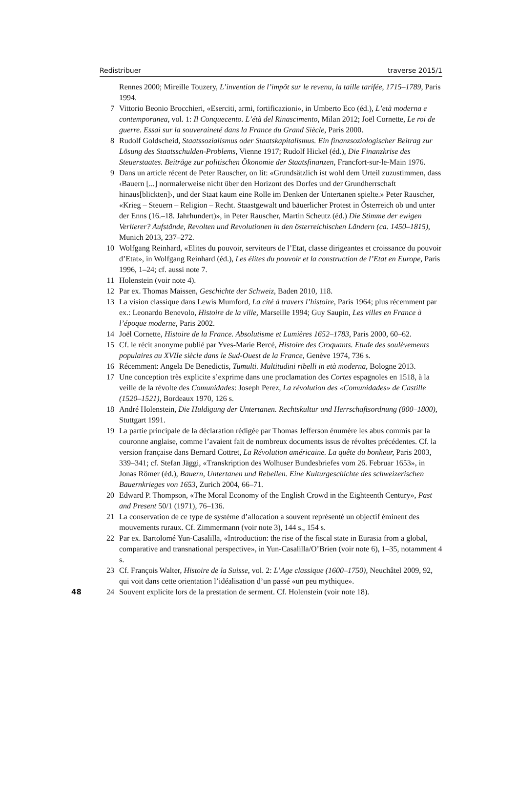Redistribuer traverse 2015/1
Rennes 2000; Mireille Touzery, L’invention de l’impôt sur le revenu, la taille tarifée, 1715–1789, Paris 1994.
7 Vittorio Beonio Brocchieri, «Eserciti, armi, fortificazioni», in Umberto Eco (éd.), L’età moderna e contemporanea, vol. 1: Il Conquecento. L’étà del Rinascimento, Milan 2012; Joël Cornette, Le roi de guerre. Essai sur la souveraineté dans la France du Grand Siècle, Paris 2000.
8 Rudolf Goldscheid, Staatssozialismus oder Staatskapitalismus. Ein finanzsoziologischer Beitrag zur Lösung des Staatsschulden-Problems, Vienne 1917; Rudolf Hickel (éd.), Die Finanzkrise des Steuerstaates. Beiträge zur politischen Ökonomie der Staatsfinanzen, Francfort-sur-le-Main 1976.
9 Dans un article récent de Peter Rauscher, on lit: «Grundsätzlich ist wohl dem Urteil zuzustimmen, dass ‹Bauern [...] normalerweise nicht über den Horizont des Dorfes und der Grundherrschaft hinaus[blickten]›, und der Staat kaum eine Rolle im Denken der Untertanen spielte.» Peter Rauscher, «Krieg – Steuern – Religion – Recht. Staastgewalt und bäuerlicher Protest in Österreich ob und unter der Enns (16.–18. Jahrhundert)», in Peter Rauscher, Martin Scheutz (éd.) Die Stimme der ewigen Verlierer? Aufstände, Revolten und Revolutionen in den österreichischen Ländern (ca. 1450–1815), Munich 2013, 237–272.
10 Wolfgang Reinhard, «Elites du pouvoir, serviteurs de l’Etat, classe dirigeantes et croissance du pouvoir d’Etat», in Wolfgang Reinhard (éd.), Les élites du pouvoir et la construction de l’Etat en Europe, Paris 1996, 1–24; cf. aussi note 7.
11 Holenstein (voir note 4).
12 Par ex. Thomas Maissen, Geschichte der Schweiz, Baden 2010, 118.
13 La vision classique dans Lewis Mumford, La cité à travers l’histoire, Paris 1964; plus récemment par ex.: Leonardo Benevolo, Histoire de la ville, Marseille 1994; Guy Saupin, Les villes en France à l’époque moderne, Paris 2002.
14 Joël Cornette, Histoire de la France. Absolutisme et Lumières 1652–1783, Paris 2000, 60–62.
15 Cf. le récit anonyme publié par Yves-Marie Bercé, Histoire des Croquants. Etude des soulèvements populaires au XVIIe siècle dans le Sud-Ouest de la France, Genève 1974, 736 s.
16 Récemment: Angela De Benedictis, Tumulti. Multitudini ribelli in età moderna, Bologne 2013.
17 Une conception très explicite s’exprime dans une proclamation des Cortes espagnoles en 1518, à la veille de la révolte des Comunidades: Joseph Perez, La révolution des «Comunidades» de Castille (1520–1521), Bordeaux 1970, 126 s.
18 André Holenstein, Die Huldigung der Untertanen. Rechtskultur und Herrschaftsordnung (800–1800), Stuttgart 1991.
19 La partie principale de la déclaration rédigée par Thomas Jefferson énumère les abus commis par la couronne anglaise, comme l’avaient fait de nombreux documents issus de révoltes précédentes. Cf. la version française dans Bernard Cottret, La Révolution américaine. La quête du bonheur, Paris 2003, 339–341; cf. Stefan Jäggi, «Transkription des Wolhuser Bundesbriefes vom 26. Februar 1653», in Jonas Römer (éd.), Bauern, Untertanen und Rebellen. Eine Kulturgeschichte des schweizerischen Bauernkrieges von 1653, Zurich 2004, 66–71.
20 Edward P. Thompson, «The Moral Economy of the English Crowd in the Eighteenth Century», Past and Present 50/1 (1971), 76–136.
21 La conservation de ce type de système d’allocation a souvent représenté un objectif éminent des mouvements ruraux. Cf. Zimmermann (voir note 3), 144 s., 154 s.
22 Par ex. Bartolomé Yun-Casalilla, «Introduction: the rise of the fiscal state in Eurasia from a global, comparative and transnational perspective», in Yun-Casalilla/O’Brien (voir note 6), 1–35, notamment 4 s.
23 Cf. François Walter, Histoire de la Suisse, vol. 2: L’Age classique (1600–1750), Neuchâtel 2009, 92, qui voit dans cette orientation l’idéalisation d’un passé «un peu mythique».
48 24 Souvent explicite lors de la prestation de serment. Cf. Holenstein (voir note 18).